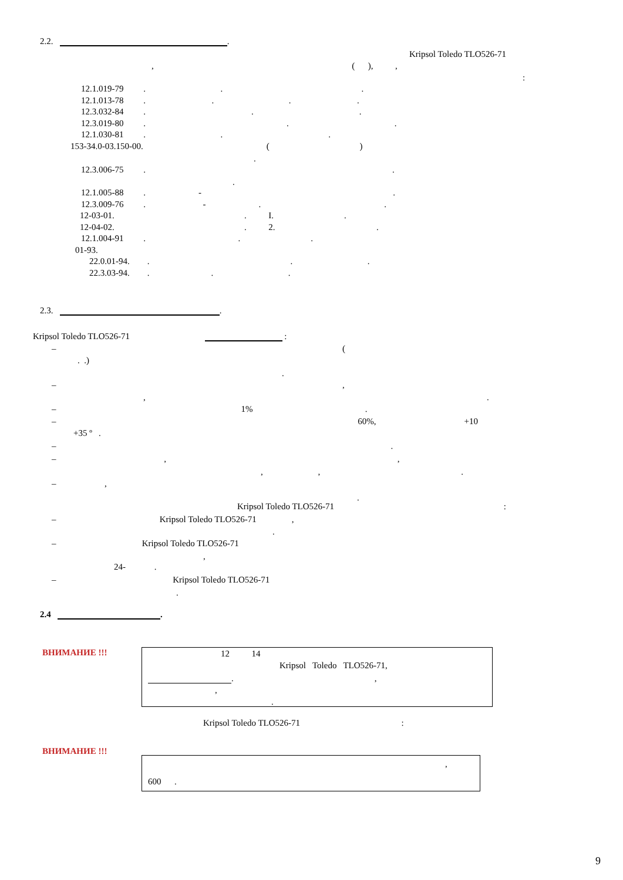2.2. .
Kripsol Toledo TLO526-71
, ( ), ,
:
12.1.019-79 . . .
12.1.013-78 . . . .
12.3.032-84 . . .
12.3.019-80 . . .
12.1.030-81 . . .
153-34.0-03.150-00. ( )
.
12.3.006-75 . .
.
12.1.005-88 . - .
12.3.009-76 . - . .
12-03-01. . I. .
12-04-02. . 2. .
12.1.004-91 . . .
01-93.
22.0.01-94. . . .
22.3.03-94. . . .
2.3. .
Kripsol Toledo TLO526-71 :
– (
. .)
.
– ,
, .
– 1% .
– 60%, +10
+35 º .
– .
– , ,
, , .
– ,
.
Kripsol Toledo TLO526-71 :
– Kripsol Toledo TLO526-71 ,
.
– Kripsol Toledo TLO526-71
,
24- .
– Kripsol Toledo TLO526-71
.
2.4 .
ВНИМАНИЕ !!!
12 14
Kripsol Toledo TLO526-71,
. ,
,
.
Kripsol Toledo TLO526-71 :
ВНИМАНИЕ !!!
,
600 .
9